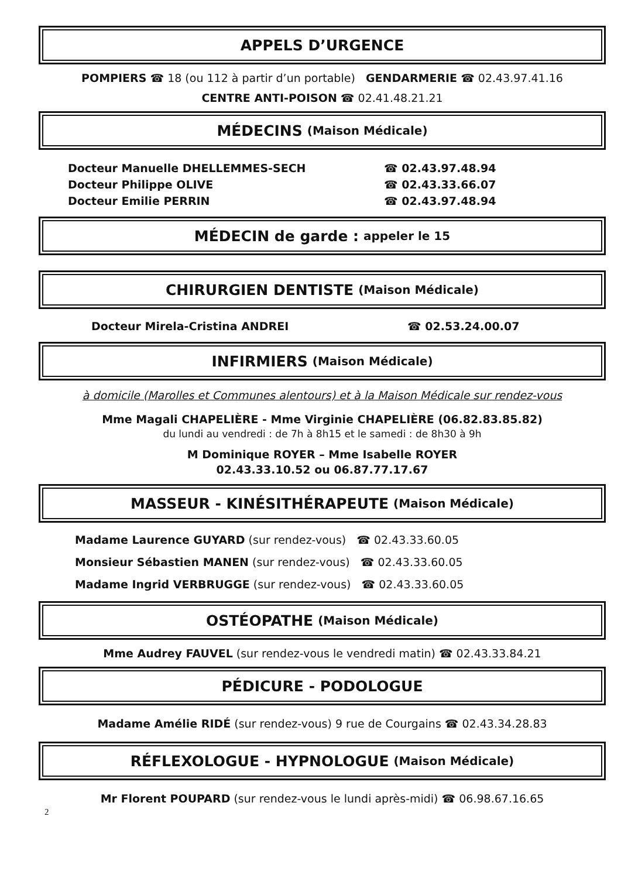APPELS D’URGENCE
POMPIERS ☎ 18 (ou 112 à partir d’un portable) GENDARMERIE ☎ 02.43.97.41.16
CENTRE ANTI-POISON ☎ 02.41.48.21.21
MÉDECINS (Maison Médicale)
Docteur Manuelle DHELLEMMES-SECH ☎ 02.43.97.48.94
Docteur Philippe OLIVE ☎ 02.43.33.66.07
Docteur Emilie PERRIN ☎ 02.43.97.48.94
MÉDECIN de garde : appeler le 15
CHIRURGIEN DENTISTE (Maison Médicale)
Docteur Mirela-Cristina ANDREI ☎ 02.53.24.00.07
INFIRMIERS (Maison Médicale)
à domicile (Marolles et Communes alentours) et à la Maison Médicale sur rendez-vous
Mme Magali CHAPELIÈRE - Mme Virginie CHAPELIÈRE (06.82.83.85.82)
du lundi au vendredi : de 7h à 8h15 et le samedi : de 8h30 à 9h
M Dominique ROYER – Mme Isabelle ROYER
02.43.33.10.52 ou 06.87.77.17.67
MASSEUR - KINÉSITHÉRAPEUTE (Maison Médicale)
Madame Laurence GUYARD (sur rendez-vous) ☎ 02.43.33.60.05
Monsieur Sébastien MANEN (sur rendez-vous) ☎ 02.43.33.60.05
Madame Ingrid VERBRUGGE (sur rendez-vous) ☎ 02.43.33.60.05
OSTÉOPATHE (Maison Médicale)
Mme Audrey FAUVEL (sur rendez-vous le vendredi matin) ☎ 02.43.33.84.21
PÉDICURE - PODOLOGUE
Madame Amélie RIDÉ (sur rendez-vous) 9 rue de Courgains ☎ 02.43.34.28.83
RÉFLEXOLOGUE - HYPNOLOGUE (Maison Médicale)
Mr Florent POUPARD (sur rendez-vous le lundi après-midi) ☎ 06.98.67.16.65
2